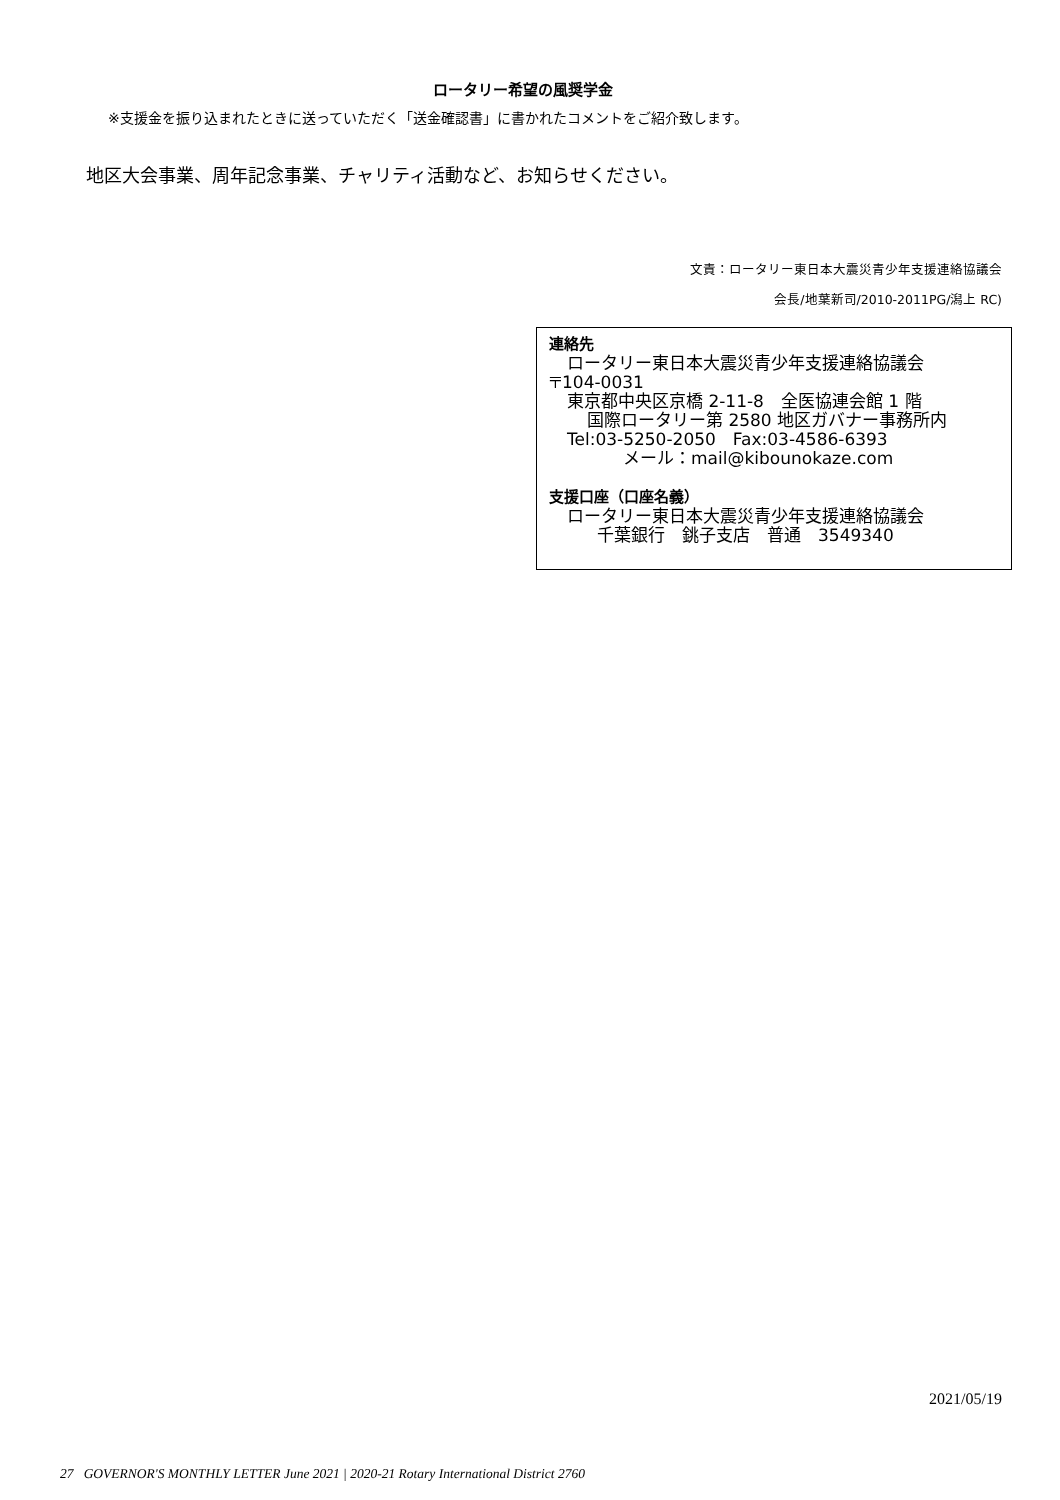ロータリー希望の風奨学金
※支援金を振り込まれたときに送っていただく「送金確認書」に書かれたコメントをご紹介致します。
地区大会事業、周年記念事業、チャリティ活動など、お知らせください。
文責：ロータリー東日本大震災青少年支援連絡協議会
会長/地葉新司/2010-2011PG/潟上 RC)
連絡先
ロータリー東日本大震災青少年支援連絡協議会
〒104-0031
東京都中央区京橋 2-11-8　全医協連会館 1 階
国際ロータリー第 2580 地区ガバナー事務所内
Tel:03-5250-2050　Fax:03-4586-6393
メール：mail@kibounokaze.com
支援口座（口座名義）
ロータリー東日本大震災青少年支援連絡協議会
千葉銀行　銚子支店　普通　3549340
2021/05/19
27 GOVERNOR'S MONTHLY LETTER June 2021 | 2020-21 Rotary International District 2760